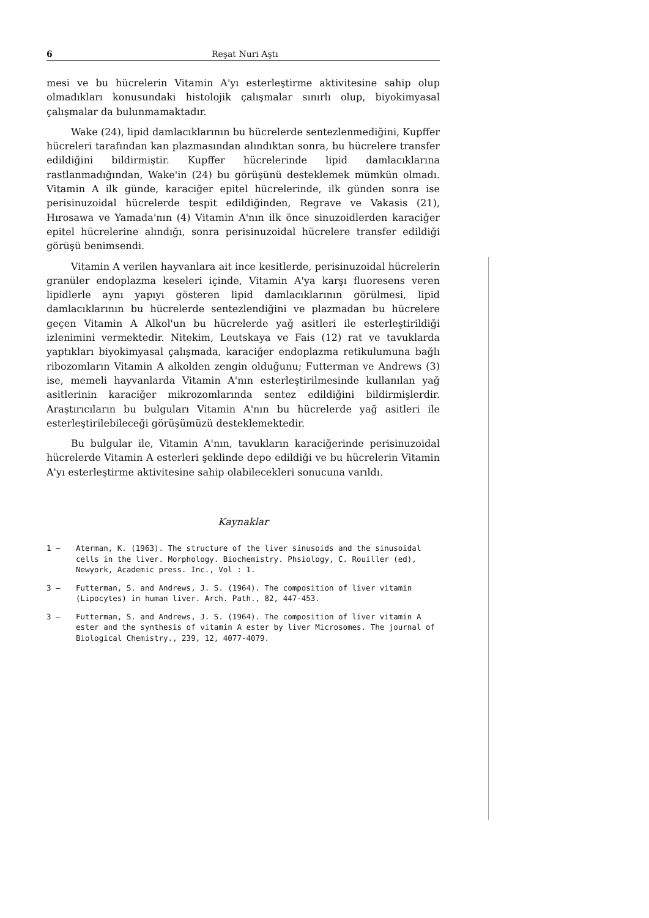6 Reşat Nuri Aştı
mesi ve bu hücrelerin Vitamin A'yı esterleştirme aktivitesine sahip olup olmadıkları konusundaki histolojik çalışmalar sınırlı olup, biyokimyasal çalışmalar da bulunmamaktadır.
Wake (24), lipid damlacıklarının bu hücrelerde sentezlenmediğini, Kupffer hücreleri tarafından kan plazmasından alındıktan sonra, bu hücrelere transfer edildiğini bildirmiştir. Kupffer hücrelerinde lipid damlacıklarına rastlanmadığından, Wake'in (24) bu görüşünü desteklemek mümkün olmadı. Vitamin A ilk günde, karaciğer epitel hücrelerinde, ilk günden sonra ise perisinuzoidal hücrelerde tespit edildiğinden, Regrave ve Vakasis (21), Hırosawa ve Yamada'nın (4) Vitamin A'nın ilk önce sinuzoidlerden karaciğer epitel hücrelerine alındığı, sonra perisinuzoidal hücrelere transfer edildiği görüşü benimsendi.
Vitamin A verilen hayvanlara ait ince kesitlerde, perisinuzoidal hücrelerin granüler endoplazma keseleri içinde, Vitamin A'ya karşı fluoresens veren lipidlerle aynı yapıyı gösteren lipid damlacıklarının görülmesi, lipid damlacıklarının bu hücrelerde sentezlendiğini ve plazmadan bu hücrelere geçen Vitamin A Alkol'un bu hücrelerde yağ asitleri ile esterleştirildiği izlenimini vermektedir. Nitekim, Leutskaya ve Fais (12) rat ve tavuklarda yaptıkları biyokimyasal çalışmada, karaciğer endoplazma retikulumuna bağlı ribozomların Vitamin A alkolden zengin olduğunu; Futterman ve Andrews (3) ise, memeli hayvanlarda Vitamin A'nın esterleştirilmesinde kullanılan yağ asitlerinin karaciğer mikrozomlarında sentez edildiğini bildirmişlerdir. Araştırıcıların bu bulguları Vitamin A'nın bu hücrelerde yağ asitleri ile esterleştirilebileceği görüşümüzü desteklemektedir.
Bu bulgular ile, Vitamin A'nın, tavukların karaciğerinde perisinuzoidal hücrelerde Vitamin A esterleri şeklinde depo edildiği ve bu hücrelerin Vitamin A'yı esterleştirme aktivitesine sahip olabilecekleri sonucuna varıldı.
Kaynaklar
1 — Aterman, K. (1963). The structure of the liver sinusoids and the sinusoidal cells in the liver. Morphology. Biochemistry. Phsiology, C. Rouiller (ed), Newyork, Academic press. Inc., Vol : 1.
3 — Futterman, S. and Andrews, J. S. (1964). The composition of liver vitamin (Lipocytes) in human liver. Arch. Path., 82, 447-453.
3 — Futterman, S. and Andrews, J. S. (1964). The composition of liver vitamin A ester and the synthesis of vitamin A ester by liver Microsomes. The journal of Biological Chemistry., 239, 12, 4077-4079.